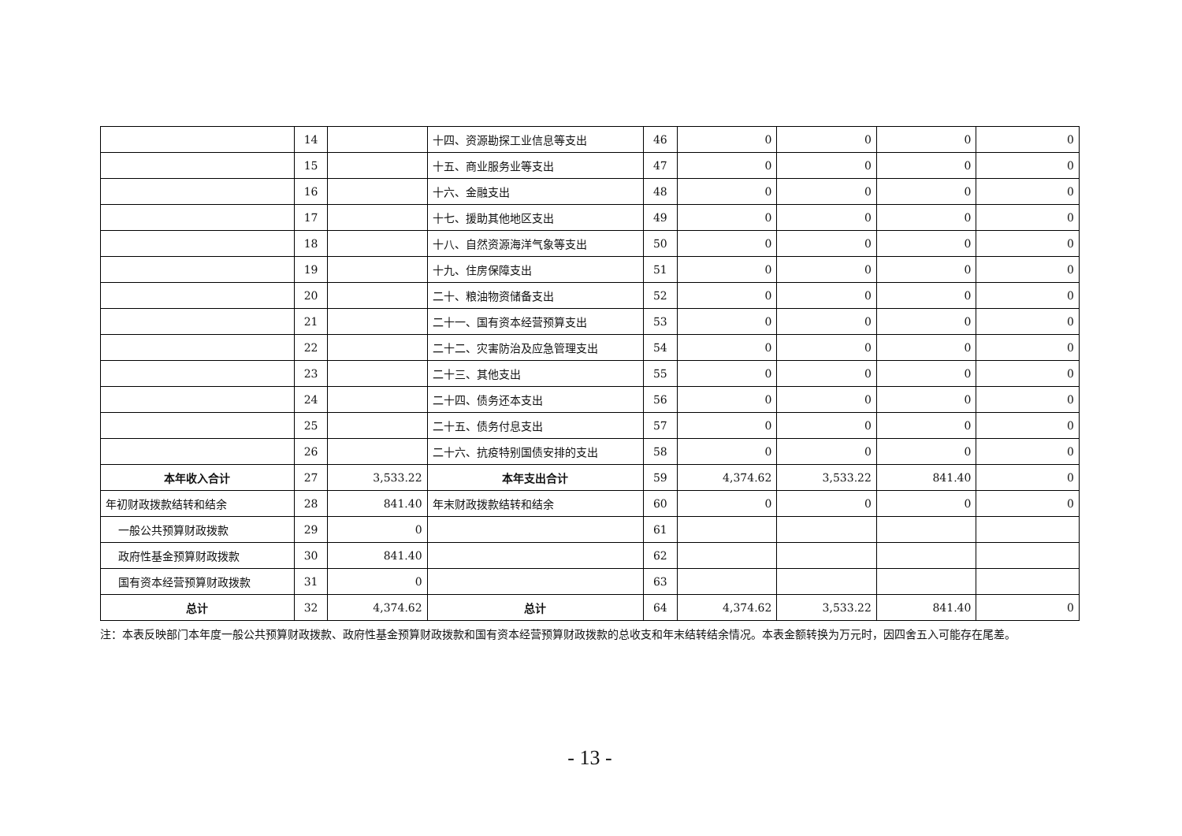| | 14 | | 十四、资源勘探工业信息等支出 | 46 | 0 | 0 | 0 | 0 |
| | 15 | | 十五、商业服务业等支出 | 47 | 0 | 0 | 0 | 0 |
| | 16 | | 十六、金融支出 | 48 | 0 | 0 | 0 | 0 |
| | 17 | | 十七、援助其他地区支出 | 49 | 0 | 0 | 0 | 0 |
| | 18 | | 十八、自然资源海洋气象等支出 | 50 | 0 | 0 | 0 | 0 |
| | 19 | | 十九、住房保障支出 | 51 | 0 | 0 | 0 | 0 |
| | 20 | | 二十、粮油物资储备支出 | 52 | 0 | 0 | 0 | 0 |
| | 21 | | 二十一、国有资本经营预算支出 | 53 | 0 | 0 | 0 | 0 |
| | 22 | | 二十二、灾害防治及应急管理支出 | 54 | 0 | 0 | 0 | 0 |
| | 23 | | 二十三、其他支出 | 55 | 0 | 0 | 0 | 0 |
| | 24 | | 二十四、债务还本支出 | 56 | 0 | 0 | 0 | 0 |
| | 25 | | 二十五、债务付息支出 | 57 | 0 | 0 | 0 | 0 |
| | 26 | | 二十六、抗疫特别国债安排的支出 | 58 | 0 | 0 | 0 | 0 |
| 本年收入合计 | 27 | 3,533.22 | 本年支出合计 | 59 | 4,374.62 | 3,533.22 | 841.40 | 0 |
| 年初财政拨款结转和结余 | 28 | 841.40 | 年末财政拨款结转和结余 | 60 | 0 | 0 | 0 | 0 |
| 一般公共预算财政拨款 | 29 | 0 | | 61 | | | | |
| 政府性基金预算财政拨款 | 30 | 841.40 | | 62 | | | | |
| 国有资本经营预算财政拨款 | 31 | 0 | | 63 | | | | |
| 总计 | 32 | 4,374.62 | 总计 | 64 | 4,374.62 | 3,533.22 | 841.40 | 0 |
注：本表反映部门本年度一般公共预算财政拨款、政府性基金预算财政拨款和国有资本经营预算财政拨款的总收支和年末结转结余情况。本表金额转换为万元时，因四舍五入可能存在尾差。
- 13 -